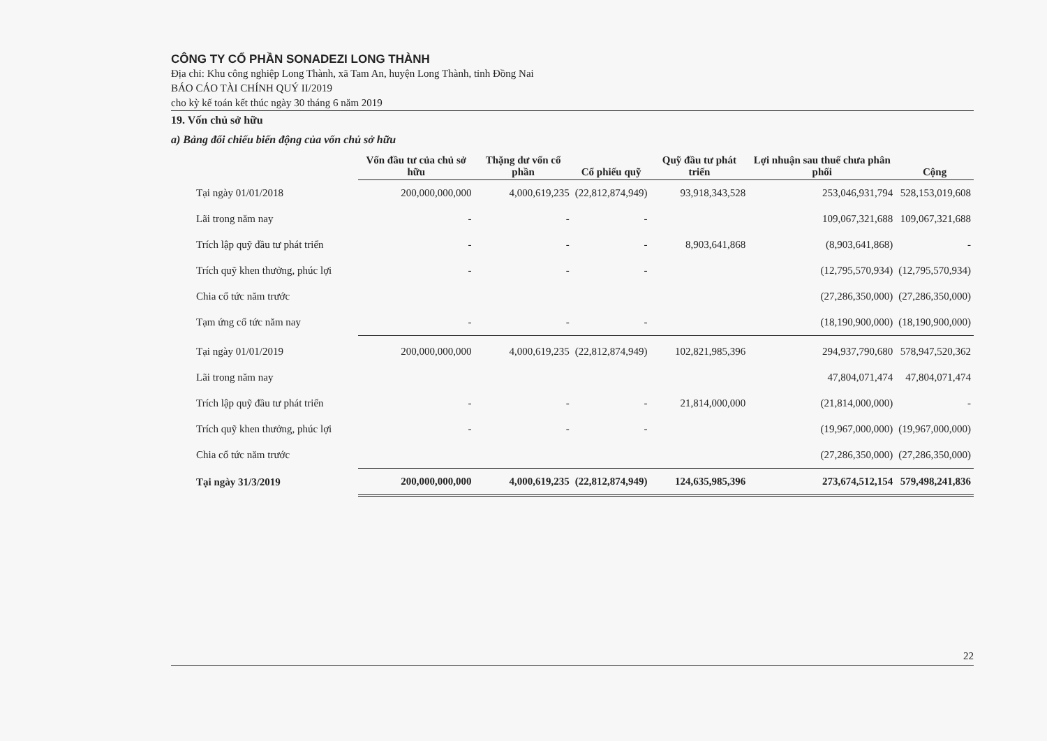CÔNG TY CỔ PHẦN SONADEZI LONG THÀNH
Địa chỉ: Khu công nghiệp Long Thành, xã Tam An, huyện Long Thành, tỉnh Đồng Nai
BÁO CÁO TÀI CHÍNH QUÝ II/2019
cho kỳ kế toán kết thúc ngày 30 tháng 6 năm 2019
19. Vốn chủ sở hữu
a) Bảng đối chiếu biến động của vốn chủ sở hữu
| | Vốn đầu tư của chủ sở hữu | Thặng dư vốn cổ phần | Cổ phiếu quỹ | Quỹ đầu tư phát triển | Lợi nhuận sau thuế chưa phân phối | Cộng |
| --- | --- | --- | --- | --- | --- | --- |
| Tại ngày 01/01/2018 | 200,000,000,000 | 4,000,619,235 | (22,812,874,949) | 93,918,343,528 | 253,046,931,794 | 528,153,019,608 |
| Lãi trong năm nay | - | - | - | | 109,067,321,688 | 109,067,321,688 |
| Trích lập quỹ đầu tư phát triển | - | - | - | 8,903,641,868 | (8,903,641,868) | - |
| Trích quỹ khen thưởng, phúc lợi | - | - | - | | (12,795,570,934) | (12,795,570,934) |
| Chia cổ tức năm trước | | | | | (27,286,350,000) | (27,286,350,000) |
| Tạm ứng cổ tức năm nay | - | - | - | | (18,190,900,000) | (18,190,900,000) |
| Tại ngày 01/01/2019 | 200,000,000,000 | 4,000,619,235 | (22,812,874,949) | 102,821,985,396 | 294,937,790,680 | 578,947,520,362 |
| Lãi trong năm nay | | | | | 47,804,071,474 | 47,804,071,474 |
| Trích lập quỹ đầu tư phát triển | - | - | - | 21,814,000,000 | (21,814,000,000) | - |
| Trích quỹ khen thưởng, phúc lợi | - | - | - | | (19,967,000,000) | (19,967,000,000) |
| Chia cổ tức năm trước | | | | | (27,286,350,000) | (27,286,350,000) |
| Tại ngày 31/3/2019 | 200,000,000,000 | 4,000,619,235 | (22,812,874,949) | 124,635,985,396 | 273,674,512,154 | 579,498,241,836 |
22